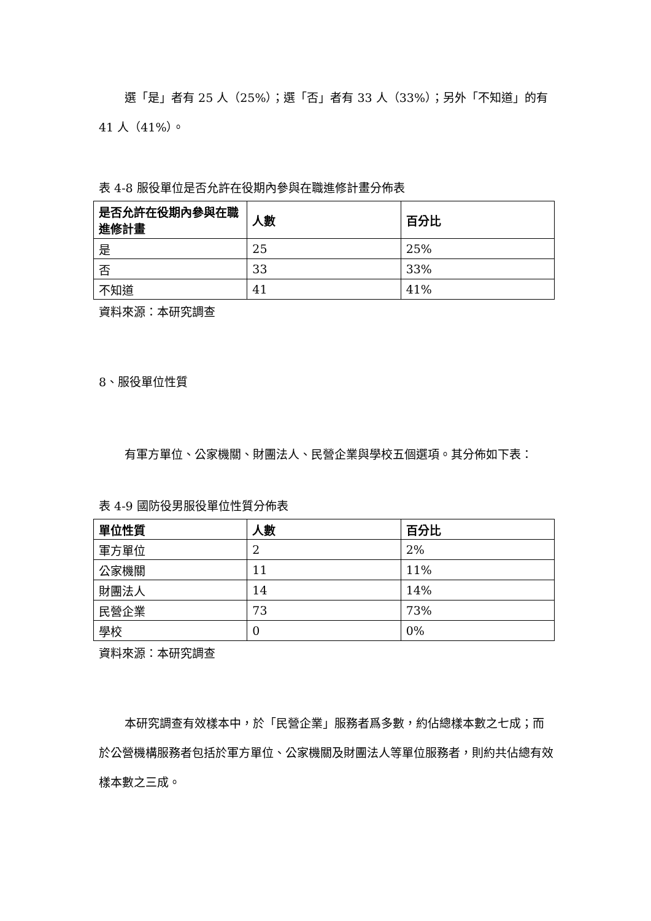選「是」者有 25 人（25%）；選「否」者有 33 人（33%）；另外「不知道」的有 41 人（41%）。
表 4-8 服役單位是否允許在役期內參與在職進修計畫分佈表
| 是否允許在役期內參與在職進修計畫 | 人數 | 百分比 |
| --- | --- | --- |
| 是 | 25 | 25% |
| 否 | 33 | 33% |
| 不知道 | 41 | 41% |
資料來源：本研究調查
8、服役單位性質
有軍方單位、公家機關、財團法人、民營企業與學校五個選項。其分佈如下表：
表 4-9 國防役男服役單位性質分佈表
| 單位性質 | 人數 | 百分比 |
| --- | --- | --- |
| 軍方單位 | 2 | 2% |
| 公家機關 | 11 | 11% |
| 財團法人 | 14 | 14% |
| 民營企業 | 73 | 73% |
| 學校 | 0 | 0% |
資料來源：本研究調查
本研究調查有效樣本中，於「民營企業」服務者爲多數，約佔總樣本數之七成；而於公營機構服務者包括於軍方單位、公家機關及財團法人等單位服務者，則約共佔總有效樣本數之三成。